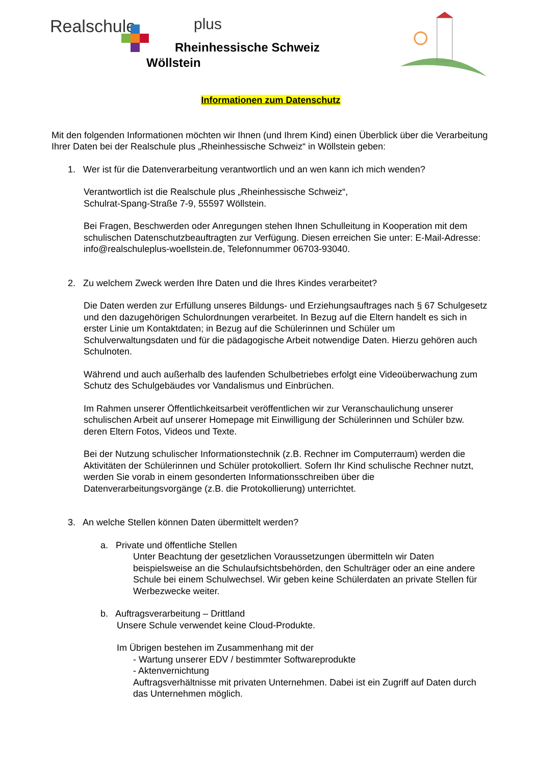Realschule plus
Rheinhessische Schweiz
Wöllstein
Informationen zum Datenschutz
Mit den folgenden Informationen möchten wir Ihnen (und Ihrem Kind) einen Überblick über die Verarbeitung Ihrer Daten bei der Realschule plus „Rheinhessische Schweiz“ in Wöllstein geben:
1. Wer ist für die Datenverarbeitung verantwortlich und an wen kann ich mich wenden?
Verantwortlich ist die Realschule plus „Rheinhessische Schweiz“,
Schulrat-Spang-Straße 7-9, 55597 Wöllstein.
Bei Fragen, Beschwerden oder Anregungen stehen Ihnen Schulleitung in Kooperation mit dem schulischen Datenschutzbeauftragten zur Verfügung. Diesen erreichen Sie unter: E-Mail-Adresse: info@realschuleplus-woellstein.de, Telefonnummer 06703-93040.
2. Zu welchem Zweck werden Ihre Daten und die Ihres Kindes verarbeitet?
Die Daten werden zur Erfüllung unseres Bildungs- und Erziehungsauftrages nach § 67 Schulgesetz und den dazugehörigen Schulordnungen verarbeitet. In Bezug auf die Eltern handelt es sich in erster Linie um Kontaktdaten; in Bezug auf die Schülerinnen und Schüler um Schulverwaltungsdaten und für die pädagogische Arbeit notwendige Daten. Hierzu gehören auch Schulnoten.
Während und auch außerhalb des laufenden Schulbetriebes erfolgt eine Videoüberwachung zum Schutz des Schulgebäudes vor Vandalismus und Einbrüchen.
Im Rahmen unserer Öffentlichkeitsarbeit veröffentlichen wir zur Veranschaulichung unserer schulischen Arbeit auf unserer Homepage mit Einwilligung der Schülerinnen und Schüler bzw. deren Eltern Fotos, Videos und Texte.
Bei der Nutzung schulischer Informationstechnik (z.B. Rechner im Computerraum) werden die Aktivitäten der Schülerinnen und Schüler protokolliert. Sofern Ihr Kind schulische Rechner nutzt, werden Sie vorab in einem gesonderten Informationsschreiben über die Datenverarbeitungsvorgänge (z.B. die Protokollierung) unterrichtet.
3. An welche Stellen können Daten übermittelt werden?
a. Private und öffentliche Stellen
Unter Beachtung der gesetzlichen Voraussetzungen übermitteln wir Daten beispielsweise an die Schulaufsichtsbehörden, den Schulträger oder an eine andere Schule bei einem Schulwechsel. Wir geben keine Schülerdaten an private Stellen für Werbezwecke weiter.
b. Auftragsverarbeitung – Drittland
Unsere Schule verwendet keine Cloud-Produkte.
Im Übrigen bestehen im Zusammenhang mit der
- Wartung unserer EDV / bestimmter Softwareprodukte
- Aktenvernichtung
Auftragsverhältnisse mit privaten Unternehmen. Dabei ist ein Zugriff auf Daten durch das Unternehmen möglich.